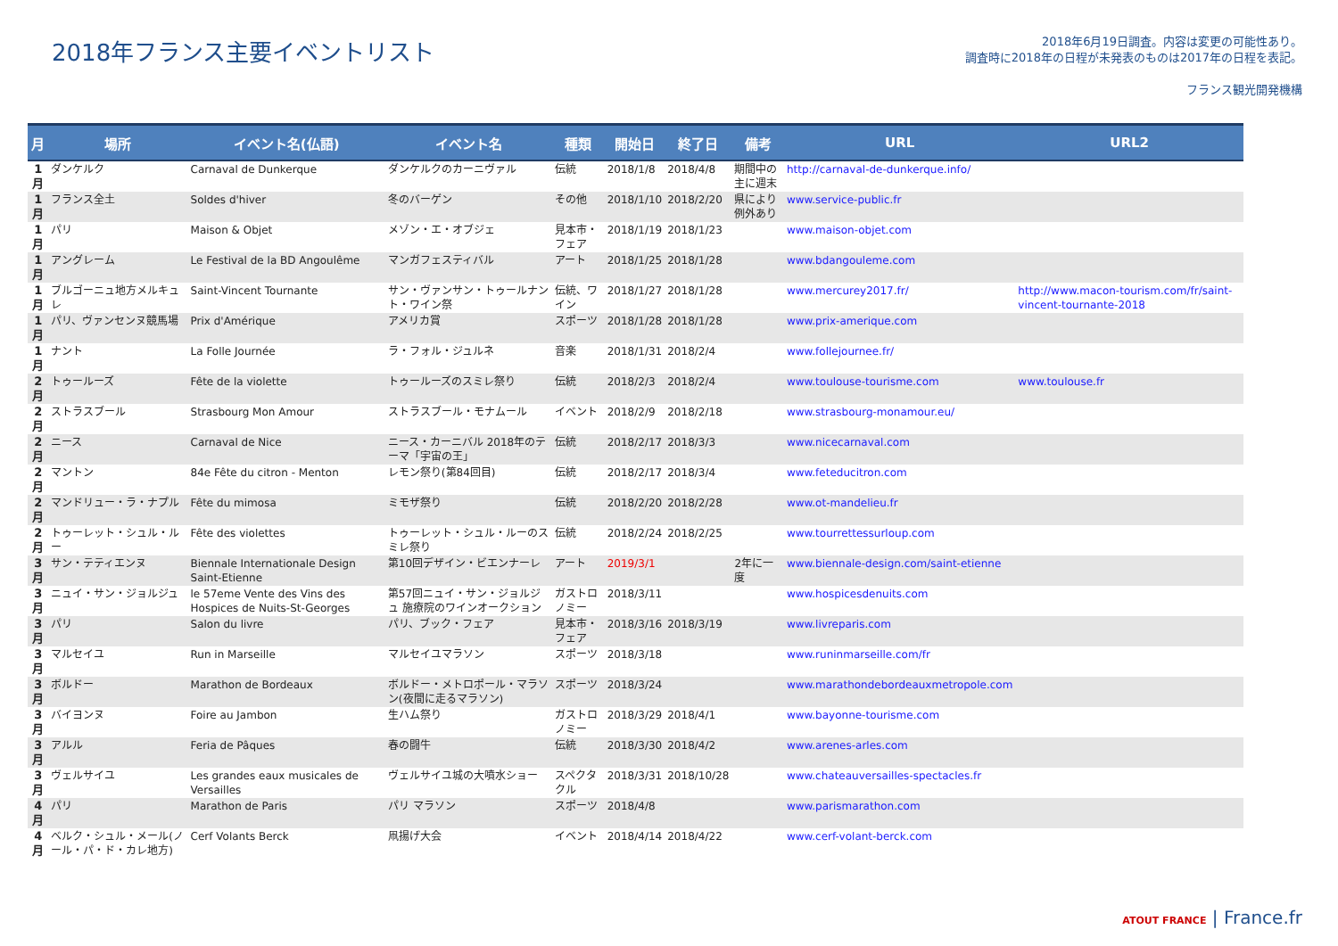2018年フランス主要イベントリスト
2018年6月19日調査。内容は変更の可能性あり。
調査時に2018年の日程が未発表のものは2017年の日程を表記。
フランス観光開発機構
| 月 | 場所 | イベント名(仏語) | イベント名 | 種類 | 開始日 | 終了日 | 備考 | URL | URL2 |
| --- | --- | --- | --- | --- | --- | --- | --- | --- | --- |
| 1月 | ダンケルク | Carnaval de Dunkerque | ダンケルクのカーニヴァル | 伝統 | 2018/1/8 | 2018/4/8 | 期間中の主に週末 | http://carnaval-de-dunkerque.info/ | |
| 1月 | フランス全土 | Soldes d'hiver | 冬のバーゲン | その他 | 2018/1/10 | 2018/2/20 | 県により例外あり | www.service-public.fr | |
| 1月 | パリ | Maison & Objet | メゾン・エ・オブジェ | 見本市・フェア | 2018/1/19 | 2018/1/23 | | www.maison-objet.com | |
| 1月 | アングレーム | Le Festival de la BD Angoulême | マンガフェスティバル | アート | 2018/1/25 | 2018/1/28 | | www.bdangouleme.com | |
| 1月 | ブルゴーニュ地方メルキュレ | Saint-Vincent Tournante | サン・ヴァンサン・トゥールナント・ワイン祭 | 伝統、ワイン | 2018/1/27 | 2018/1/28 | | www.mercurey2017.fr/ | http://www.macon-tourism.com/fr/saint-vincent-tournante-2018 |
| 1月 | パリ、ヴァンセンヌ競馬場 | Prix d'Amérique | アメリカ賞 | スポーツ | 2018/1/28 | 2018/1/28 | | www.prix-amerique.com | |
| 1月 | ナント | La Folle Journée | ラ・フォル・ジュルネ | 音楽 | 2018/1/31 | 2018/2/4 | | www.follejournee.fr/ | |
| 2月 | トゥールーズ | Fête de la violette | トゥールーズのスミレ祭り | 伝統 | 2018/2/3 | 2018/2/4 | | www.toulouse-tourisme.com | www.toulouse.fr |
| 2月 | ストラスブール | Strasbourg Mon Amour | ストラスブール・モナムール | イベント | 2018/2/9 | 2018/2/18 | | www.strasbourg-monamour.eu/ | |
| 2月 | ニース | Carnaval de Nice | ニース・カーニバル 2018年のテーマ「宇宙の王」 | 伝統 | 2018/2/17 | 2018/3/3 | | www.nicecarnaval.com | |
| 2月 | マントン | 84e Fête du citron - Menton | レモン祭り(第84回目) | 伝統 | 2018/2/17 | 2018/3/4 | | www.feteducitron.com | |
| 2月 | マンドリュー・ラ・ナプル | Fête du mimosa | ミモザ祭り | 伝統 | 2018/2/20 | 2018/2/28 | | www.ot-mandelieu.fr | |
| 2月 | トゥーレット・シュル・ルー | Fête des violettes | トゥーレット・シュル・ルーのスミレ祭り | 伝統 | 2018/2/24 | 2018/2/25 | | www.tourrettessurloup.com | |
| 3月 | サン・テティエンヌ | Biennale Internationale Design Saint-Etienne | 第10回デザイン・ビエンナーレ | アート | 2019/3/1 | | 2年に一度 | www.biennale-design.com/saint-etienne | |
| 3月 | ニュイ・サン・ジョルジュ | le 57eme Vente des Vins des Hospices de Nuits-St-Georges | 第57回ニュイ・サン・ジョルジュ 施療院のワインオークション | ガストロノミー | 2018/3/11 | | | www.hospicesdenuits.com | |
| 3月 | パリ | Salon du livre | パリ、ブック・フェア | 見本市・フェア | 2018/3/16 | 2018/3/19 | | www.livreparis.com | |
| 3月 | マルセイユ | Run in Marseille | マルセイユマラソン | スポーツ | 2018/3/18 | | | www.runinmarseille.com/fr | |
| 3月 | ボルドー | Marathon de Bordeaux | ボルドー・メトロポール・マラソン(夜間に走るマラソン) | スポーツ | 2018/3/24 | | | www.marathondebordeauxmetropole.com | |
| 3月 | バイヨンヌ | Foire au Jambon | 生ハム祭り | ガストロノミー | 2018/3/29 | 2018/4/1 | | www.bayonne-tourisme.com | |
| 3月 | アルル | Feria de Pâques | 春の闘牛 | 伝統 | 2018/3/30 | 2018/4/2 | | www.arenes-arles.com | |
| 3月 | ヴェルサイユ | Les grandes eaux musicales de Versailles | ヴェルサイユ城の大噴水ショー | スペクタクル | 2018/3/31 | 2018/10/28 | | www.chateauversailles-spectacles.fr | |
| 4月 | パリ | Marathon de Paris | パリ マラソン | スポーツ | 2018/4/8 | | | www.parismarathon.com | |
| 4月 | ベルク・シュル・メール(ノール・パ・ド・カレ地方) | Cerf Volants Berck | 凧揚げ大会 | イベント | 2018/4/14 | 2018/4/22 | | www.cerf-volant-berck.com | |
ATOUT FRANCE | France.fr